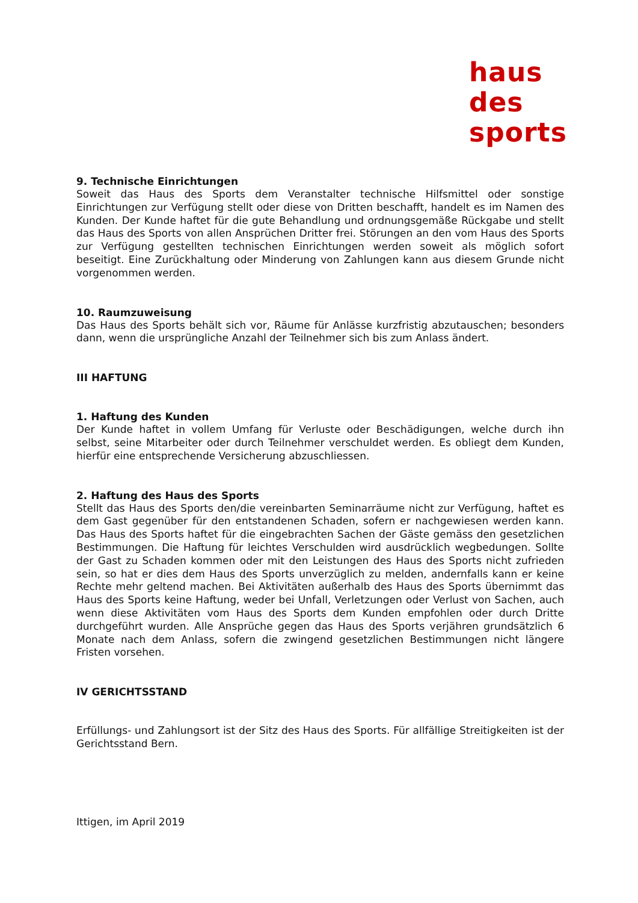haus
des
sports
9. Technische Einrichtungen
Soweit das Haus des Sports dem Veranstalter technische Hilfsmittel oder sonstige Einrichtungen zur Verfügung stellt oder diese von Dritten beschafft, handelt es im Namen des Kunden. Der Kunde haftet für die gute Behandlung und ordnungsgemäße Rückgabe und stellt das Haus des Sports von allen Ansprüchen Dritter frei. Störungen an den vom Haus des Sports zur Verfügung gestellten technischen Einrichtungen werden soweit als möglich sofort beseitigt. Eine Zurückhaltung oder Minderung von Zahlungen kann aus diesem Grunde nicht vorgenommen werden.
10. Raumzuweisung
Das Haus des Sports behält sich vor, Räume für Anlässe kurzfristig abzutauschen; besonders dann, wenn die ursprüngliche Anzahl der Teilnehmer sich bis zum Anlass ändert.
III HAFTUNG
1. Haftung des Kunden
Der Kunde haftet in vollem Umfang für Verluste oder Beschädigungen, welche durch ihn selbst, seine Mitarbeiter oder durch Teilnehmer verschuldet werden. Es obliegt dem Kunden, hierfür eine entsprechende Versicherung abzuschliessen.
2. Haftung des Haus des Sports
Stellt das Haus des Sports den/die vereinbarten Seminarräume nicht zur Verfügung, haftet es dem Gast gegenüber für den entstandenen Schaden, sofern er nachgewiesen werden kann. Das Haus des Sports haftet für die eingebrachten Sachen der Gäste gemäss den gesetzlichen Bestimmungen. Die Haftung für leichtes Verschulden wird ausdrücklich wegbedungen. Sollte der Gast zu Schaden kommen oder mit den Leistungen des Haus des Sports nicht zufrieden sein, so hat er dies dem Haus des Sports unverzüglich zu melden, andernfalls kann er keine Rechte mehr geltend machen. Bei Aktivitäten außerhalb des Haus des Sports übernimmt das Haus des Sports keine Haftung, weder bei Unfall, Verletzungen oder Verlust von Sachen, auch wenn diese Aktivitäten vom Haus des Sports dem Kunden empfohlen oder durch Dritte durchgeführt wurden. Alle Ansprüche gegen das Haus des Sports verjähren grundsätzlich 6 Monate nach dem Anlass, sofern die zwingend gesetzlichen Bestimmungen nicht längere Fristen vorsehen.
IV GERICHTSSTAND
Erfüllungs- und Zahlungsort ist der Sitz des Haus des Sports. Für allfällige Streitigkeiten ist der Gerichtsstand Bern.
Ittigen, im April 2019